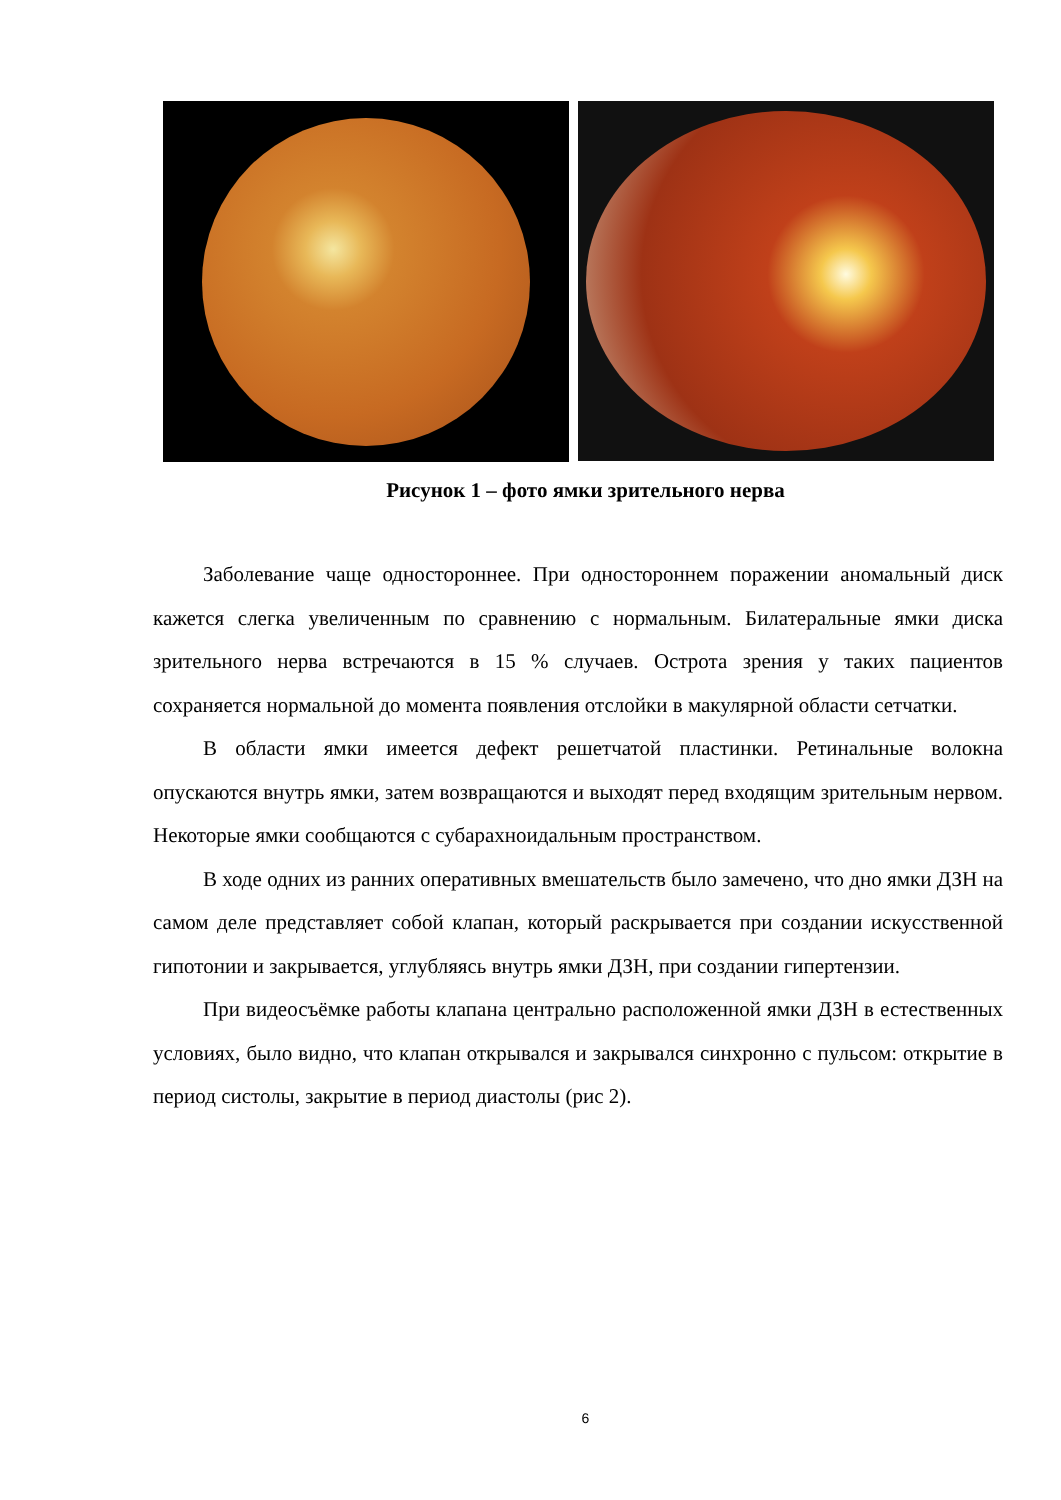Рисунок 1 – фото ямки зрительного нерва
Заболевание чаще одностороннее. При одностороннем поражении аномальный диск кажется слегка увеличенным по сравнению с нормальным. Билатеральные ямки диска зрительного нерва встречаются в 15 % случаев. Острота зрения у таких пациентов сохраняется нормальной до момента появления отслойки в макулярной области сетчатки.
В области ямки имеется дефект решетчатой пластинки. Ретинальные волокна опускаются внутрь ямки, затем возвращаются и выходят перед входящим зрительным нервом. Некоторые ямки сообщаются с субарахноидальным пространством.
В ходе одних из ранних оперативных вмешательств было замечено, что дно ямки ДЗН на самом деле представляет собой клапан, который раскрывается при создании искусственной гипотонии и закрывается, углубляясь внутрь ямки ДЗН, при создании гипертензии.
При видеосъёмке работы клапана центрально расположенной ямки ДЗН в естественных условиях, было видно, что клапан открывался и закрывался синхронно с пульсом: открытие в период систолы, закрытие в период диастолы (рис 2).
6